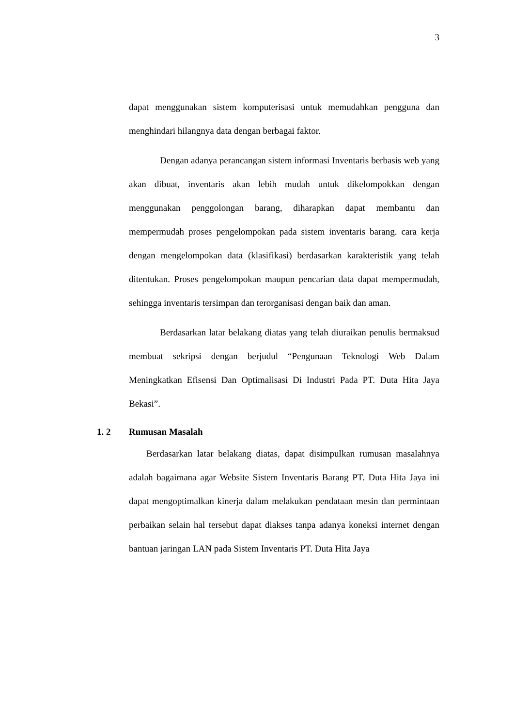3
dapat menggunakan sistem komputerisasi untuk memudahkan pengguna dan menghindari hilangnya data dengan berbagai faktor.
Dengan adanya perancangan sistem informasi Inventaris berbasis web yang akan dibuat, inventaris akan lebih mudah untuk dikelompokkan dengan menggunakan penggolongan barang, diharapkan dapat membantu dan mempermudah proses pengelompokan pada sistem inventaris barang. cara kerja dengan mengelompokan data (klasifikasi) berdasarkan karakteristik yang telah ditentukan. Proses pengelompokan maupun pencarian data dapat mempermudah, sehingga inventaris tersimpan dan terorganisasi dengan baik dan aman.
Berdasarkan latar belakang diatas yang telah diuraikan penulis bermaksud membuat sekripsi dengan berjudul “Pengunaan Teknologi Web Dalam Meningkatkan Efisensi Dan Optimalisasi Di Industri Pada PT. Duta Hita Jaya Bekasi”.
1. 2 Rumusan Masalah
Berdasarkan latar belakang diatas, dapat disimpulkan rumusan masalahnya adalah bagaimana agar Website Sistem Inventaris Barang PT. Duta Hita Jaya ini dapat mengoptimalkan kinerja dalam melakukan pendataan mesin dan permintaan perbaikan selain hal tersebut dapat diakses tanpa adanya koneksi internet dengan bantuan jaringan LAN pada Sistem Inventaris PT. Duta Hita Jaya